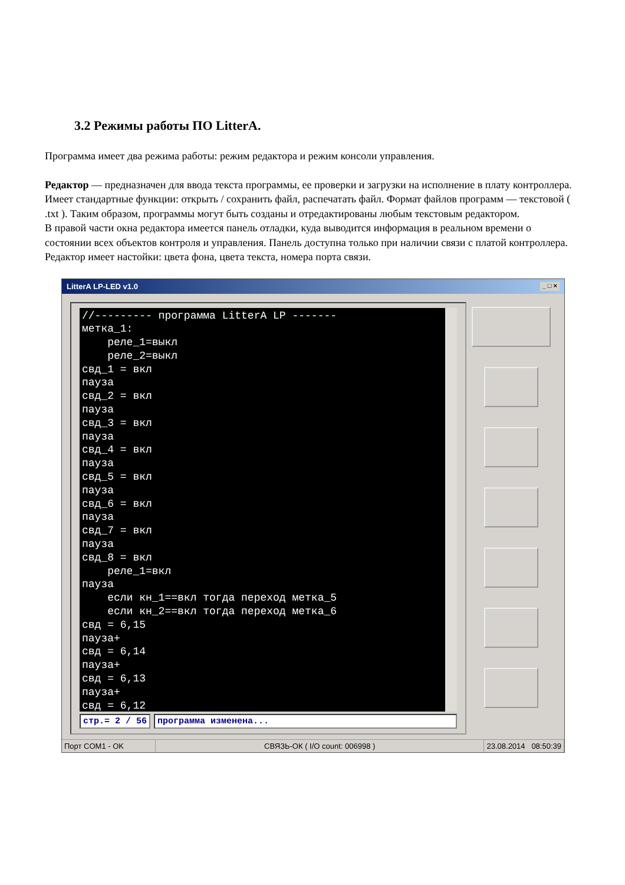3.2 Режимы работы ПО LitterA.
Программа имеет два режима работы: режим редактора и режим консоли управления.
Редактор — предназначен для ввода текста программы, ее проверки и загрузки на исполнение в плату контроллера. Имеет стандартные функции: открыть / сохранить файл, распечатать файл. Формат файлов программ — текстовой ( .txt ). Таким образом, программы могут быть созданы и отредактированы любым текстовым редактором.
В правой части окна редактора имеется панель отладки, куда выводится информация в реальном времени о состоянии всех объектов контроля и управления. Панель доступна только при наличии связи с платой контроллера.
Редактор имеет настойки: цвета фона, цвета текста, номера порта связи.
LitterA LP-LED v1.0 _ □ ×
//--------- программа LitterA LP ------- метка_1: реле_1=выкл реле_2=выкл свд_1 = вкл пауза свд_2 = вкл пауза свд_3 = вкл пауза свд_4 = вкл пауза свд_5 = вкл пауза свд_6 = вкл пауза свд_7 = вкл пауза свд_8 = вкл реле_1=вкл пауза если кн_1==вкл тогда переход метка_5 если кн_2==вкл тогда переход метка_6 свд = 6,15 пауза+ свд = 6,14 пауза+ свд = 6,13 пауза+ свд = 6,12
стр.= 2 / 56 программа изменена...
Порт COM1 - OK СВЯЗЬ-ОК ( I/O count: 006998 ) 23.08.2014 08:50:39